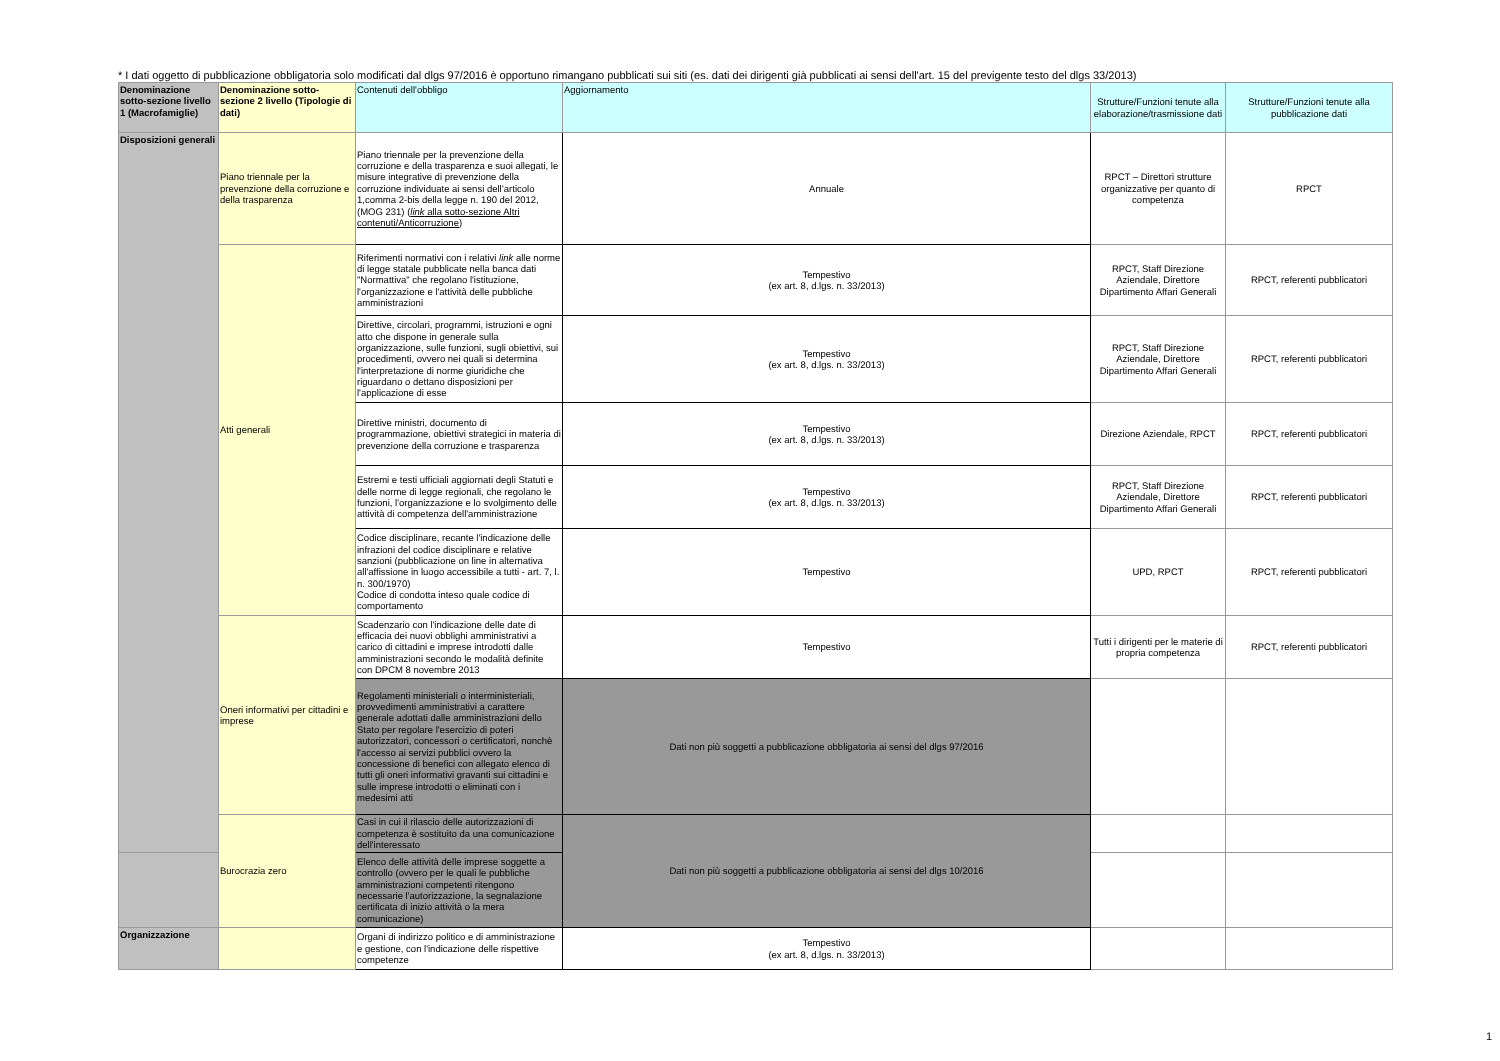* I dati oggetto di pubblicazione obbligatoria solo modificati dal dlgs 97/2016 è opportuno rimangano pubblicati sui siti (es. dati dei dirigenti già pubblicati ai sensi dell'art. 15 del previgente testo del dlgs 33/2013)
| Denominazione sotto-sezione livello 1 (Macrofamiglie) | Denominazione sotto-sezione 2 livello (Tipologie di dati) | Contenuti dell'obbligo | Aggiornamento | Strutture/Funzioni tenute alla elaborazione/trasmissione dati | Strutture/Funzioni tenute alla pubblicazione dati |
| --- | --- | --- | --- | --- | --- |
| Disposizioni generali | Piano triennale per la prevenzione della corruzione e della trasparenza | Piano triennale per la prevenzione della corruzione e della trasparenza e suoi allegati, le misure integrative di prevenzione della corruzione individuate ai sensi dell’articolo 1,comma 2-bis della legge n. 190 del 2012, (MOG 231) ( link alla sotto-sezione Altri contenuti/Anticorruzione ) | Annuale | RPCT – Direttori strutture organizzative per quanto di competenza | RPCT |
| | Atti generali | Riferimenti normativi con i relativi link alle norme di legge statale pubblicate nella banca dati "Normattiva" che regolano l'istituzione, l'organizzazione e l'attività delle pubbliche amministrazioni | Tempestivo (ex art. 8, d.lgs. n. 33/2013) | RPCT, Staff Direzione Aziendale, Direttore Dipartimento Affari Generali | RPCT, referenti pubblicatori |
| | | Direttive, circolari, programmi, istruzioni e ogni atto che dispone in generale sulla organizzazione, sulle funzioni, sugli obiettivi, sui procedimenti, ovvero nei quali si determina l'interpretazione di norme giuridiche che riguardano o dettano disposizioni per l'applicazione di esse | Tempestivo (ex art. 8, d.lgs. n. 33/2013) | RPCT, Staff Direzione Aziendale, Direttore Dipartimento Affari Generali | RPCT, referenti pubblicatori |
| | | Direttive ministri, documento di programmazione, obiettivi strategici in materia di prevenzione della corruzione e trasparenza | Tempestivo (ex art. 8, d.lgs. n. 33/2013) | Direzione Aziendale, RPCT | RPCT, referenti pubblicatori |
| | | Estremi e testi ufficiali aggiornati degli Statuti e delle norme di legge regionali, che regolano le funzioni, l'organizzazione e lo svolgimento delle attività di competenza dell'amministrazione | Tempestivo (ex art. 8, d.lgs. n. 33/2013) | RPCT, Staff Direzione Aziendale, Direttore Dipartimento Affari Generali | RPCT, referenti pubblicatori |
| | | Codice disciplinare, recante l'indicazione delle infrazioni del codice disciplinare e relative sanzioni (pubblicazione on line in alternativa all'affissione in luogo accessibile a tutti - art. 7, l. n. 300/1970) Codice di condotta inteso quale codice di comportamento | Tempestivo | UPD, RPCT | RPCT, referenti pubblicatori |
| | Oneri informativi per cittadini e imprese | Scadenzario con l'indicazione delle date di efficacia dei nuovi obblighi amministrativi a carico di cittadini e imprese introdotti dalle amministrazioni secondo le modalità definite con DPCM 8 novembre 2013 | Tempestivo | Tutti i dirigenti per le materie di propria competenza | RPCT, referenti pubblicatori |
| | | Regolamenti ministeriali o interministeriali, provvedimenti amministrativi a carattere generale adottati dalle amministrazioni dello Stato per regolare l'esercizio di poteri autorizzatori, concessori o certificatori, nonchè l'accesso ai servizi pubblici ovvero la concessione di benefici con allegato elenco di tutti gli oneri informativi gravanti sui cittadini e sulle imprese introdotti o eliminati con i medesimi atti | Dati non più soggetti a pubblicazione obbligatoria ai sensi del dlgs 97/2016 | | |
| | Burocrazia zero | Casi in cui il rilascio delle autorizzazioni di competenza è sostituito da una comunicazione dell'interessato | Dati non più soggetti a pubblicazione obbligatoria ai sensi del dlgs 10/2016 | | |
| | | Elenco delle attività delle imprese soggette a controllo (ovvero per le quali le pubbliche amministrazioni competenti ritengono necessarie l'autorizzazione, la segnalazione certificata di inizio attività o la mera comunicazione) | | | |
| Organizzazione | | Organi di indirizzo politico e di amministrazione e gestione, con l'indicazione delle rispettive competenze | Tempestivo (ex art. 8, d.lgs. n. 33/2013) | | |
1